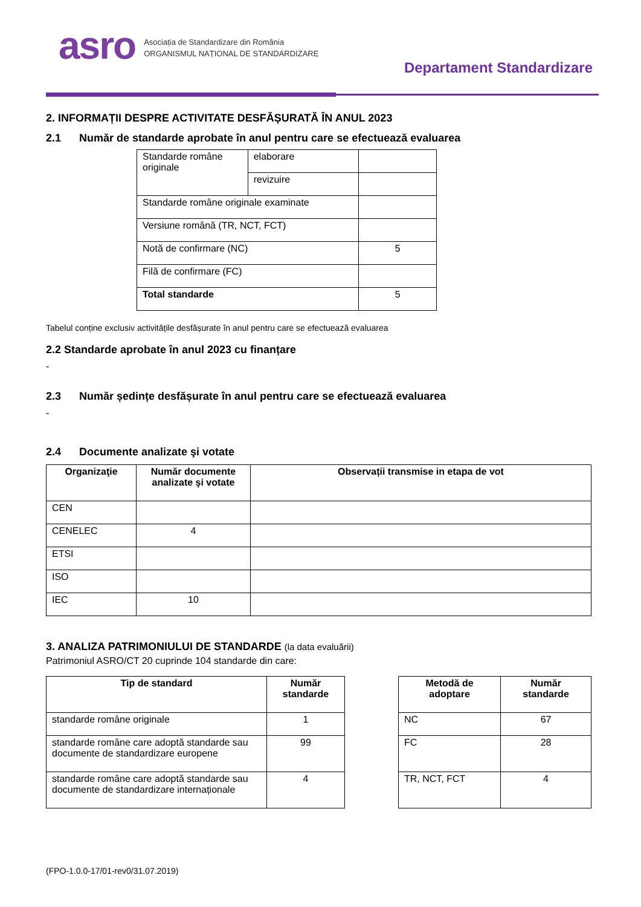asro
Asociația de Standardizare din România
ORGANISMUL NAȚIONAL DE STANDARDIZARE
Departament Standardizare
2. INFORMAȚII DESPRE ACTIVITATE DESFĂȘURATĂ ÎN ANUL 2023
2.1 Număr de standarde aprobate în anul pentru care se efectuează evaluarea
| Standarde române originale | elaborare | |
| | revizuire | |
| Standarde române originale examinate | | |
| Versiune română (TR, NCT, FCT) | | |
| Notă de confirmare (NC) | | 5 |
| Filă de confirmare (FC) | | |
| Total standarde | | 5 |
Tabelul conține exclusiv activitățile desfășurate în anul pentru care se efectuează evaluarea
2.2 Standarde aprobate în anul 2023 cu finanțare
-
2.3 Număr ședințe desfășurate în anul pentru care se efectuează evaluarea
-
2.4 Documente analizate şi votate
| Organizaţie | Număr documente analizate şi votate | Observații transmise in etapa de vot |
| --- | --- | --- |
| CEN | | |
| CENELEC | 4 | |
| ETSI | | |
| ISO | | |
| IEC | 10 | |
3. ANALIZA PATRIMONIULUI DE STANDARDE (la data evaluării)
Patrimoniul ASRO/CT 20 cuprinde 104 standarde din care:
| Tip de standard | Număr standarde |
| --- | --- |
| standarde române originale | 1 |
| standarde române care adoptă standarde sau documente de standardizare europene | 99 |
| standarde române care adoptă standarde sau documente de standardizare internaționale | 4 |
| Metodă de adoptare | Număr standarde |
| --- | --- |
| NC | 67 |
| FC | 28 |
| TR, NCT, FCT | 4 |
(FPO-1.0.0-17/01-rev0/31.07.2019)